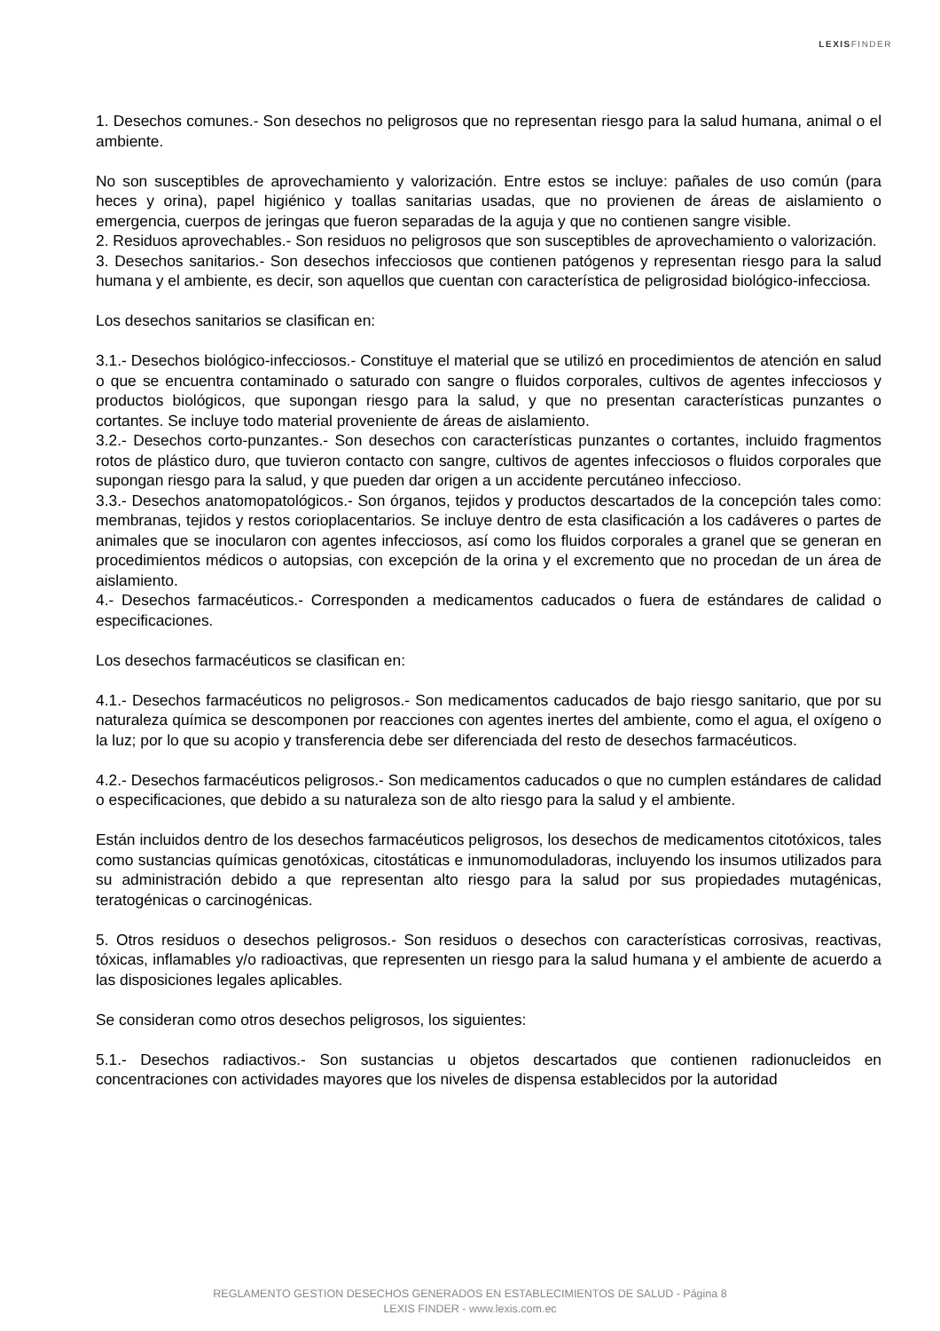LEXISFINDER
1. Desechos comunes.- Son desechos no peligrosos que no representan riesgo para la salud humana, animal o el ambiente.
No son susceptibles de aprovechamiento y valorización. Entre estos se incluye: pañales de uso común (para heces y orina), papel higiénico y toallas sanitarias usadas, que no provienen de áreas de aislamiento o emergencia, cuerpos de jeringas que fueron separadas de la aguja y que no contienen sangre visible.
2. Residuos aprovechables.- Son residuos no peligrosos que son susceptibles de aprovechamiento o valorización.
3. Desechos sanitarios.- Son desechos infecciosos que contienen patógenos y representan riesgo para la salud humana y el ambiente, es decir, son aquellos que cuentan con característica de peligrosidad biológico-infecciosa.
Los desechos sanitarios se clasifican en:
3.1.- Desechos biológico-infecciosos.- Constituye el material que se utilizó en procedimientos de atención en salud o que se encuentra contaminado o saturado con sangre o fluidos corporales, cultivos de agentes infecciosos y productos biológicos, que supongan riesgo para la salud, y que no presentan características punzantes o cortantes. Se incluye todo material proveniente de áreas de aislamiento.
3.2.- Desechos corto-punzantes.- Son desechos con características punzantes o cortantes, incluido fragmentos rotos de plástico duro, que tuvieron contacto con sangre, cultivos de agentes infecciosos o fluidos corporales que supongan riesgo para la salud, y que pueden dar origen a un accidente percutáneo infeccioso.
3.3.- Desechos anatomopatológicos.- Son órganos, tejidos y productos descartados de la concepción tales como: membranas, tejidos y restos corioplacentarios. Se incluye dentro de esta clasificación a los cadáveres o partes de animales que se inocularon con agentes infecciosos, así como los fluidos corporales a granel que se generan en procedimientos médicos o autopsias, con excepción de la orina y el excremento que no procedan de un área de aislamiento.
4.- Desechos farmacéuticos.- Corresponden a medicamentos caducados o fuera de estándares de calidad o especificaciones.
Los desechos farmacéuticos se clasifican en:
4.1.- Desechos farmacéuticos no peligrosos.- Son medicamentos caducados de bajo riesgo sanitario, que por su naturaleza química se descomponen por reacciones con agentes inertes del ambiente, como el agua, el oxígeno o la luz; por lo que su acopio y transferencia debe ser diferenciada del resto de desechos farmacéuticos.
4.2.- Desechos farmacéuticos peligrosos.- Son medicamentos caducados o que no cumplen estándares de calidad o especificaciones, que debido a su naturaleza son de alto riesgo para la salud y el ambiente.
Están incluidos dentro de los desechos farmacéuticos peligrosos, los desechos de medicamentos citotóxicos, tales como sustancias químicas genotóxicas, citostáticas e inmunomoduladoras, incluyendo los insumos utilizados para su administración debido a que representan alto riesgo para la salud por sus propiedades mutagénicas, teratogénicas o carcinogénicas.
5. Otros residuos o desechos peligrosos.- Son residuos o desechos con características corrosivas, reactivas, tóxicas, inflamables y/o radioactivas, que representen un riesgo para la salud humana y el ambiente de acuerdo a las disposiciones legales aplicables.
Se consideran como otros desechos peligrosos, los siguientes:
5.1.- Desechos radiactivos.- Son sustancias u objetos descartados que contienen radionucleidos en concentraciones con actividades mayores que los niveles de dispensa establecidos por la autoridad
REGLAMENTO GESTION DESECHOS GENERADOS EN ESTABLECIMIENTOS DE SALUD - Página 8
LEXIS FINDER - www.lexis.com.ec